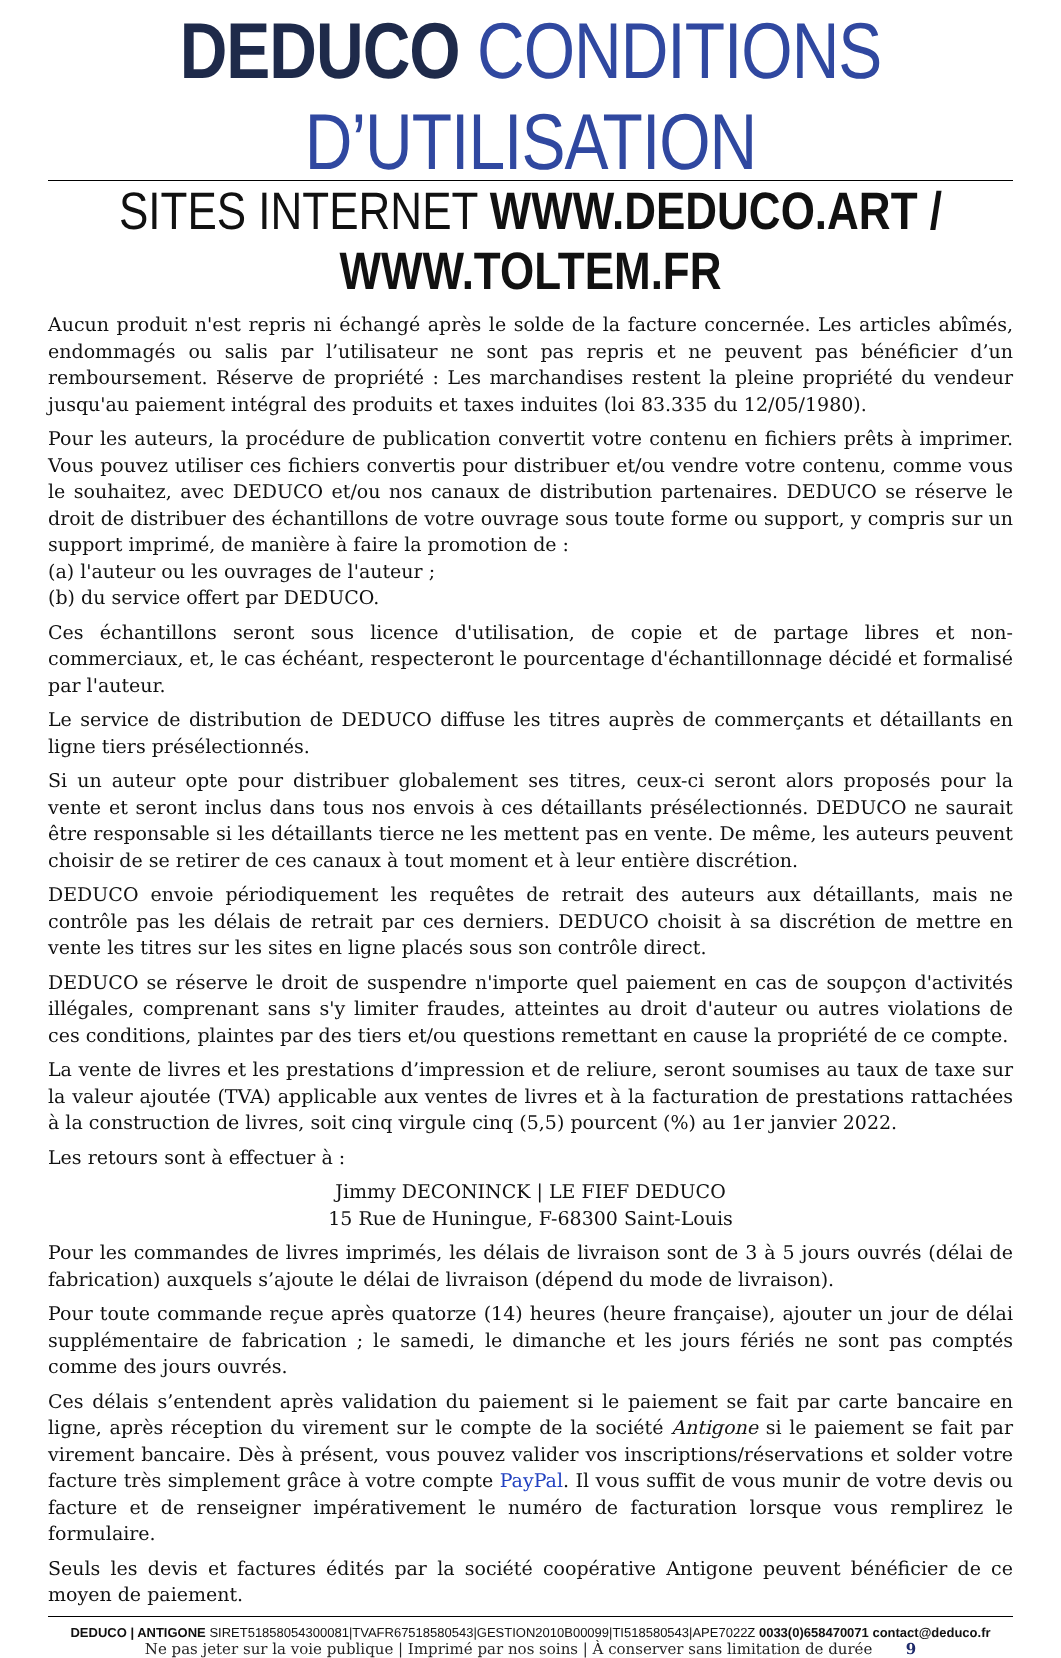DEDUCO CONDITIONS D’UTILISATION
SITES INTERNET WWW.DEDUCO.ART / WWW.TOLTEM.FR
Aucun produit n'est repris ni échangé après le solde de la facture concernée. Les articles abîmés, endommagés ou salis par l’utilisateur ne sont pas repris et ne peuvent pas bénéficier d’un remboursement. Réserve de propriété : Les marchandises restent la pleine propriété du vendeur jusqu'au paiement intégral des produits et taxes induites (loi 83.335 du 12/05/1980).
Pour les auteurs, la procédure de publication convertit votre contenu en fichiers prêts à imprimer. Vous pouvez utiliser ces fichiers convertis pour distribuer et/ou vendre votre contenu, comme vous le souhaitez, avec DEDUCO et/ou nos canaux de distribution partenaires. DEDUCO se réserve le droit de distribuer des échantillons de votre ouvrage sous toute forme ou support, y compris sur un support imprimé, de manière à faire la promotion de :
(a) l'auteur ou les ouvrages de l'auteur ;
(b) du service offert par DEDUCO.
Ces échantillons seront sous licence d'utilisation, de copie et de partage libres et non-commerciaux, et, le cas échéant, respecteront le pourcentage d'échantillonnage décidé et formalisé par l'auteur.
Le service de distribution de DEDUCO diffuse les titres auprès de commerçants et détaillants en ligne tiers présélectionnés.
Si un auteur opte pour distribuer globalement ses titres, ceux-ci seront alors proposés pour la vente et seront inclus dans tous nos envois à ces détaillants présélectionnés. DEDUCO ne saurait être responsable si les détaillants tierce ne les mettent pas en vente. De même, les auteurs peuvent choisir de se retirer de ces canaux à tout moment et à leur entière discrétion.
DEDUCO envoie périodiquement les requêtes de retrait des auteurs aux détaillants, mais ne contrôle pas les délais de retrait par ces derniers. DEDUCO choisit à sa discrétion de mettre en vente les titres sur les sites en ligne placés sous son contrôle direct.
DEDUCO se réserve le droit de suspendre n'importe quel paiement en cas de soupçon d'activités illégales, comprenant sans s'y limiter fraudes, atteintes au droit d'auteur ou autres violations de ces conditions, plaintes par des tiers et/ou questions remettant en cause la propriété de ce compte.
La vente de livres et les prestations d’impression et de reliure, seront soumises au taux de taxe sur la valeur ajoutée (TVA) applicable aux ventes de livres et à la facturation de prestations rattachées à la construction de livres, soit cinq virgule cinq (5,5) pourcent (%) au 1er janvier 2022.
Les retours sont à effectuer à :
Jimmy DECONINCK | LE FIEF DEDUCO
15 Rue de Huningue, F-68300 Saint-Louis
Pour les commandes de livres imprimés, les délais de livraison sont de 3 à 5 jours ouvrés (délai de fabrication) auxquels s’ajoute le délai de livraison (dépend du mode de livraison).
Pour toute commande reçue après quatorze (14) heures (heure française), ajouter un jour de délai supplémentaire de fabrication ; le samedi, le dimanche et les jours fériés ne sont pas comptés comme des jours ouvrés.
Ces délais s’entendent après validation du paiement si le paiement se fait par carte bancaire en ligne, après réception du virement sur le compte de la société Antigone si le paiement se fait par virement bancaire. Dès à présent, vous pouvez valider vos inscriptions/réservations et solder votre facture très simplement grâce à votre compte PayPal. Il vous suffit de vous munir de votre devis ou facture et de renseigner impérativement le numéro de facturation lorsque vous remplirez le formulaire.
Seuls les devis et factures édités par la société coopérative Antigone peuvent bénéficier de ce moyen de paiement.
DEDUCO | ANTIGONE SIRET51858054300081|TVAFR67518580543|GESTION2010B00099|TI518580543|APE7022Z 0033(0)658470071 contact@deduco.fr
Ne pas jeter sur la voie publique | Imprimé par nos soins | À conserver sans limitation de durée 9